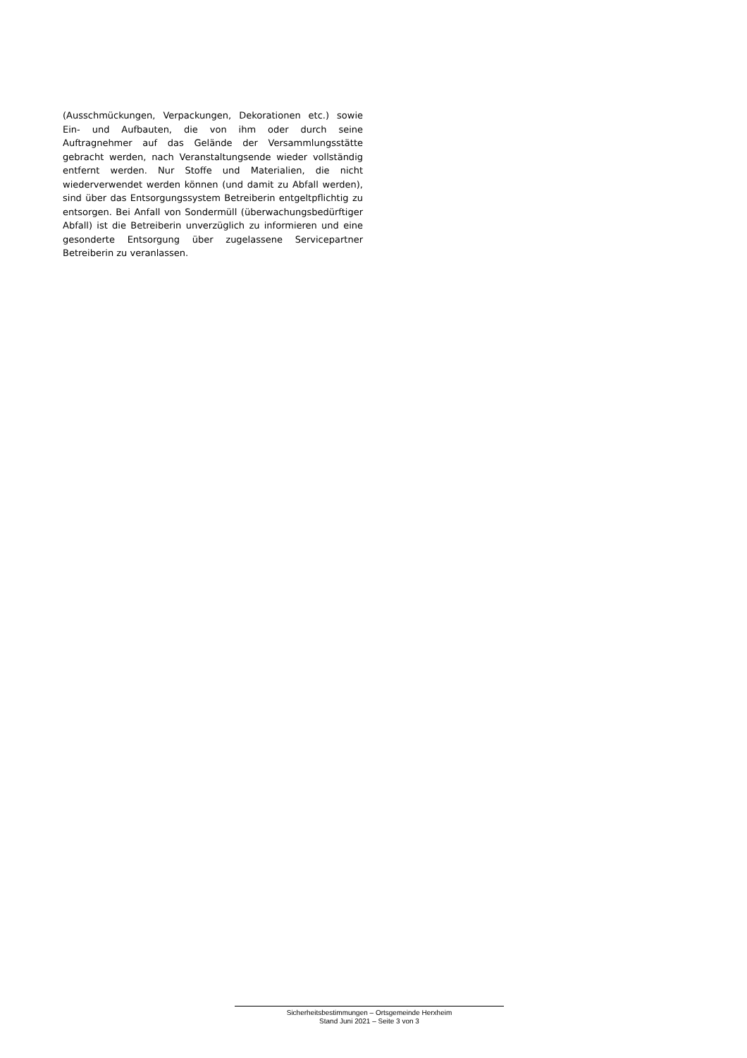(Ausschmückungen, Verpackungen, Dekorationen etc.) sowie Ein- und Aufbauten, die von ihm oder durch seine Auftragnehmer auf das Gelände der Versammlungsstätte gebracht werden, nach Veranstaltungsende wieder vollständig entfernt werden. Nur Stoffe und Materialien, die nicht wiederverwendet werden können (und damit zu Abfall werden), sind über das Entsorgungssystem Betreiberin entgeltpflichtig zu entsorgen. Bei Anfall von Sondermüll (überwachungsbedürftiger Abfall) ist die Betreiberin unverzüglich zu informieren und eine gesonderte Entsorgung über zugelassene Servicepartner Betreiberin zu veranlassen.
Sicherheitsbestimmungen – Ortsgemeinde Herxheim
Stand Juni 2021 – Seite 3 von 3